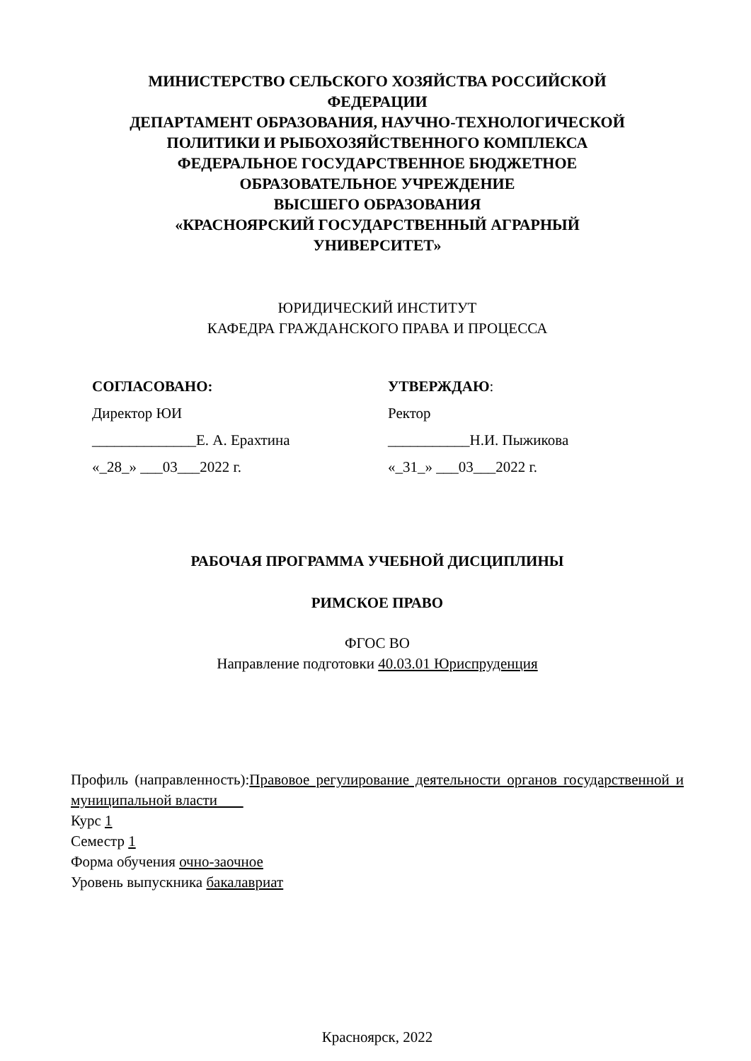МИНИСТЕРСТВО СЕЛЬСКОГО ХОЗЯЙСТВА РОССИЙСКОЙ
ФЕДЕРАЦИИ
ДЕПАРТАМЕНТ ОБРАЗОВАНИЯ, НАУЧНО-ТЕХНОЛОГИЧЕСКОЙ
ПОЛИТИКИ И РЫБОХОЗЯЙСТВЕННОГО КОМПЛЕКСА
ФЕДЕРАЛЬНОЕ ГОСУДАРСТВЕННОЕ БЮДЖЕТНОЕ
ОБРАЗОВАТЕЛЬНОЕ УЧРЕЖДЕНИЕ
ВЫСШЕГО ОБРАЗОВАНИЯ
«КРАСНОЯРСКИЙ ГОСУДАРСТВЕННЫЙ АГРАРНЫЙ
УНИВЕРСИТЕТ»
ЮРИДИЧЕСКИЙ ИНСТИТУТ
КАФЕДРА ГРАЖДАНСКОГО ПРАВА И ПРОЦЕССА
СОГЛАСОВАНО:
Директор ЮИ
______________Е. А. Ерахтина
«_28_» ___03___2022 г.
УТВЕРЖДАЮ:
Ректор
___________Н.И. Пыжикова
«_31_» ___03___2022 г.
РАБОЧАЯ ПРОГРАММА УЧЕБНОЙ ДИСЦИПЛИНЫ
РИМСКОЕ ПРАВО
ФГОС ВО
Направление подготовки 40.03.01 Юриспруденция
Профиль (направленность):Правовое регулирование деятельности органов государственной и муниципальной власти
Курс 1
Семестр 1
Форма обучения очно-заочное
Уровень выпускника бакалавриат
Красноярск, 2022